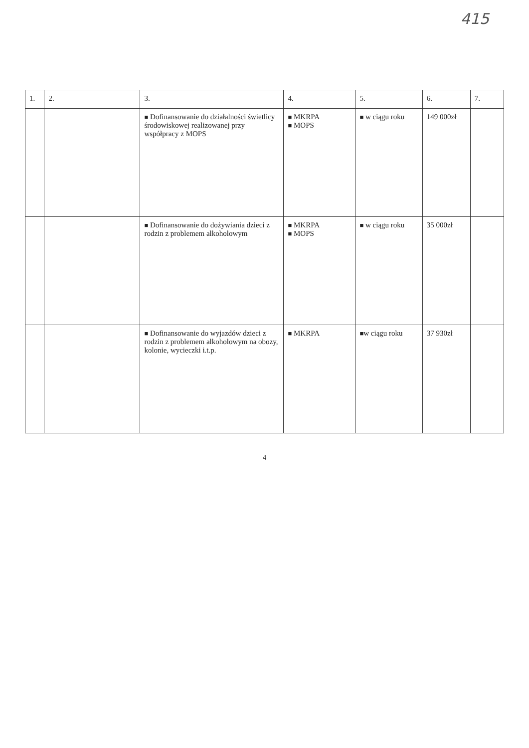415
| 1. | 2. | 3. | 4. | 5. | 6. | 7. |
| --- | --- | --- | --- | --- | --- | --- |
| | | ■ Dofinansowanie do działalności świetlicy środowiskowej realizowanej przy współpracy z MOPS | ■ MKRPA ■ MOPS | ■ w ciągu roku | 149 000zł | |
| | | ■ Dofinansowanie do dożywiania dzieci z rodzin z problemem alkoholowym | ■ MKRPA ■ MOPS | ■ w ciągu roku | 35 000zł | |
| | | ■ Dofinansowanie do wyjazdów dzieci z rodzin z problemem alkoholowym na obozy, kolonie, wycieczki i.t.p. | ■ MKRPA | ■ w ciągu roku | 37 930zł | |
4